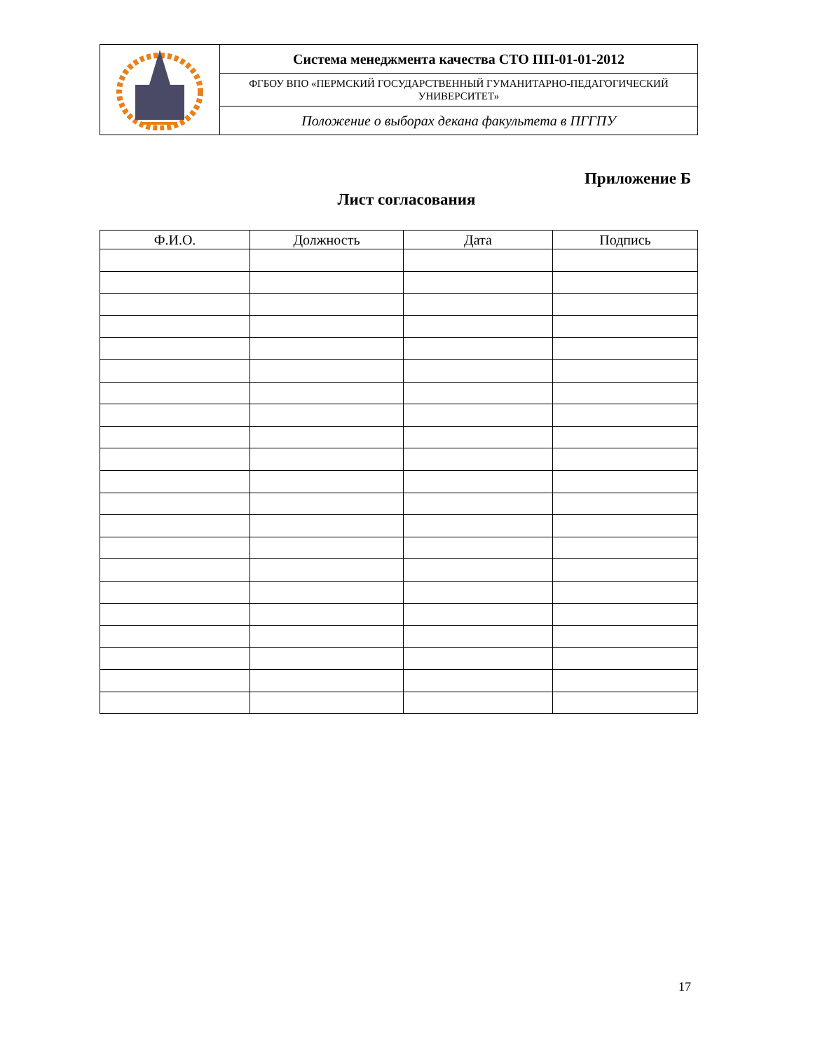| | Система менеджмента качества СТО ПП-01-01-2012 |
| | ФГБОУ ВПО «ПЕРМСКИЙ ГОСУДАРСТВЕННЫЙ ГУМАНИТАРНО-ПЕДАГОГИЧЕСКИЙ УНИВЕРСИТЕТ» |
| | Положение о выборах декана факультета в ПГГПУ |
Приложение Б
Лист согласования
| Ф.И.О. | Должность | Дата | Подпись |
| --- | --- | --- | --- |
17